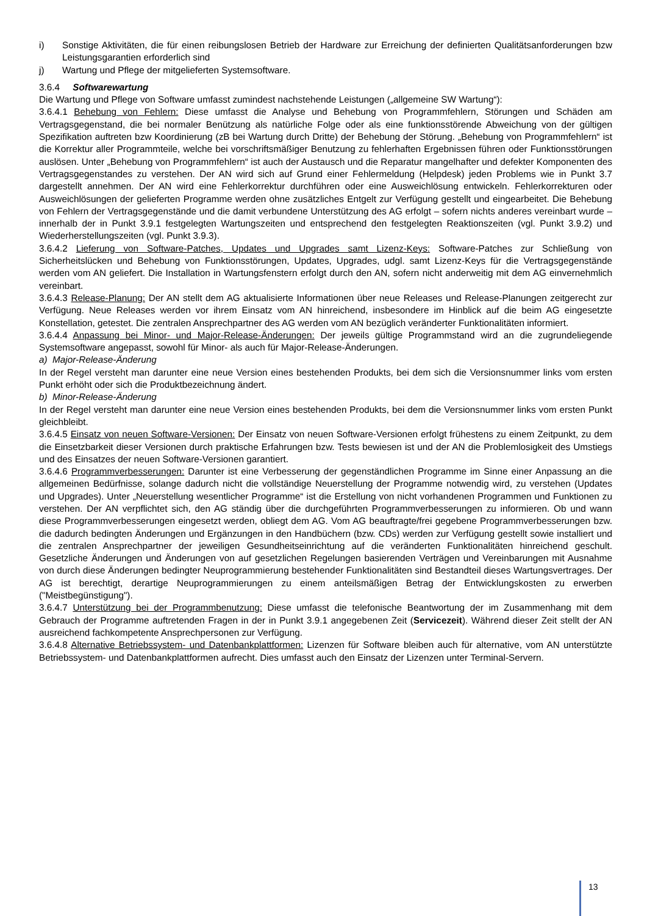i) Sonstige Aktivitäten, die für einen reibungslosen Betrieb der Hardware zur Erreichung der definierten Qualitätsanforderungen bzw Leistungsgarantien erforderlich sind
j) Wartung und Pflege der mitgelieferten Systemsoftware.
3.6.4 Softwarewartung
Die Wartung und Pflege von Software umfasst zumindest nachstehende Leistungen („allgemeine SW Wartung“):
3.6.4.1 Behebung von Fehlern: Diese umfasst die Analyse und Behebung von Programmfehlern, Störungen und Schäden am Vertragsgegenstand, die bei normaler Benützung als natürliche Folge oder als eine funktionsstörende Abweichung von der gültigen Spezifikation auftreten bzw Koordinierung (zB bei Wartung durch Dritte) der Behebung der Störung. „Behebung von Programmfehlern“ ist die Korrektur aller Programmteile, welche bei vorschriftsmäßiger Benutzung zu fehlerhaften Ergebnissen führen oder Funktionsstörungen auslösen. Unter „Behebung von Programmfehlern“ ist auch der Austausch und die Reparatur mangelhafter und defekter Komponenten des Vertragsgegenstandes zu verstehen. Der AN wird sich auf Grund einer Fehlermeldung (Helpdesk) jeden Problems wie in Punkt 3.7 dargestellt annehmen. Der AN wird eine Fehlerkorrektur durchführen oder eine Ausweichlösung entwickeln. Fehlerkorrekturen oder Ausweichlösungen der gelieferten Programme werden ohne zusätzliches Entgelt zur Verfügung gestellt und eingearbeitet. Die Behebung von Fehlern der Vertragsgegenstände und die damit verbundene Unterstützung des AG erfolgt – sofern nichts anderes vereinbart wurde – innerhalb der in Punkt 3.9.1 festgelegten Wartungszeiten und entsprechend den festgelegten Reaktionszeiten (vgl. Punkt 3.9.2) und Wiederherstellungszeiten (vgl. Punkt 3.9.3).
3.6.4.2 Lieferung von Software-Patches, Updates und Upgrades samt Lizenz-Keys: Software-Patches zur Schließung von Sicherheitslücken und Behebung von Funktionsstörungen, Updates, Upgrades, udgl. samt Lizenz-Keys für die Vertragsgegenstände werden vom AN geliefert. Die Installation in Wartungsfenstern erfolgt durch den AN, sofern nicht anderweitig mit dem AG einvernehmlich vereinbart.
3.6.4.3 Release-Planung: Der AN stellt dem AG aktualisierte Informationen über neue Releases und Release-Planungen zeitgerecht zur Verfügung. Neue Releases werden vor ihrem Einsatz vom AN hinreichend, insbesondere im Hinblick auf die beim AG eingesetzte Konstellation, getestet. Die zentralen Ansprechpartner des AG werden vom AN bezüglich veränderter Funktionalitäten informiert.
3.6.4.4 Anpassung bei Minor- und Major-Release-Änderungen: Der jeweils gültige Programmstand wird an die zugrundeliegende Systemsoftware angepasst, sowohl für Minor- als auch für Major-Release-Änderungen.
a) Major-Release-Änderung
In der Regel versteht man darunter eine neue Version eines bestehenden Produkts, bei dem sich die Versionsnummer links vom ersten Punkt erhöht oder sich die Produktbezeichnung ändert.
b) Minor-Release-Änderung
In der Regel versteht man darunter eine neue Version eines bestehenden Produkts, bei dem die Versionsnummer links vom ersten Punkt gleichbleibt.
3.6.4.5 Einsatz von neuen Software-Versionen: Der Einsatz von neuen Software-Versionen erfolgt frühestens zu einem Zeitpunkt, zu dem die Einsetzbarkeit dieser Versionen durch praktische Erfahrungen bzw. Tests bewiesen ist und der AN die Problemlosigkeit des Umstiegs und des Einsatzes der neuen Software-Versionen garantiert.
3.6.4.6 Programmverbesserungen: Darunter ist eine Verbesserung der gegenständlichen Programme im Sinne einer Anpassung an die allgemeinen Bedürfnisse, solange dadurch nicht die vollständige Neuerstellung der Programme notwendig wird, zu verstehen (Updates und Upgrades). Unter „Neuerstellung wesentlicher Programme“ ist die Erstellung von nicht vorhandenen Programmen und Funktionen zu verstehen. Der AN verpflichtet sich, den AG ständig über die durchgeführten Programmverbesserungen zu informieren. Ob und wann diese Programmverbesserungen eingesetzt werden, obliegt dem AG. Vom AG beauftragte/frei gegebene Programmverbesserungen bzw. die dadurch bedingten Änderungen und Ergänzungen in den Handbüchern (bzw. CDs) werden zur Verfügung gestellt sowie installiert und die zentralen Ansprechpartner der jeweiligen Gesundheitseinrichtung auf die veränderten Funktionalitäten hinreichend geschult. Gesetzliche Änderungen und Änderungen von auf gesetzlichen Regelungen basierenden Verträgen und Vereinbarungen mit Ausnahme von durch diese Änderungen bedingter Neuprogrammierung bestehender Funktionalitäten sind Bestandteil dieses Wartungsvertrages. Der AG ist berechtigt, derartige Neuprogrammierungen zu einem anteilsmäßigen Betrag der Entwicklungskosten zu erwerben ("Meistbegünstigung").
3.6.4.7 Unterstützung bei der Programmbenutzung: Diese umfasst die telefonische Beantwortung der im Zusammenhang mit dem Gebrauch der Programme auftretenden Fragen in der in Punkt 3.9.1 angegebenen Zeit (Servicezeit). Während dieser Zeit stellt der AN ausreichend fachkompetente Ansprechpersonen zur Verfügung.
3.6.4.8 Alternative Betriebssystem- und Datenbankplattformen: Lizenzen für Software bleiben auch für alternative, vom AN unterstützte Betriebssystem- und Datenbankplattformen aufrecht. Dies umfasst auch den Einsatz der Lizenzen unter Terminal-Servern.
13